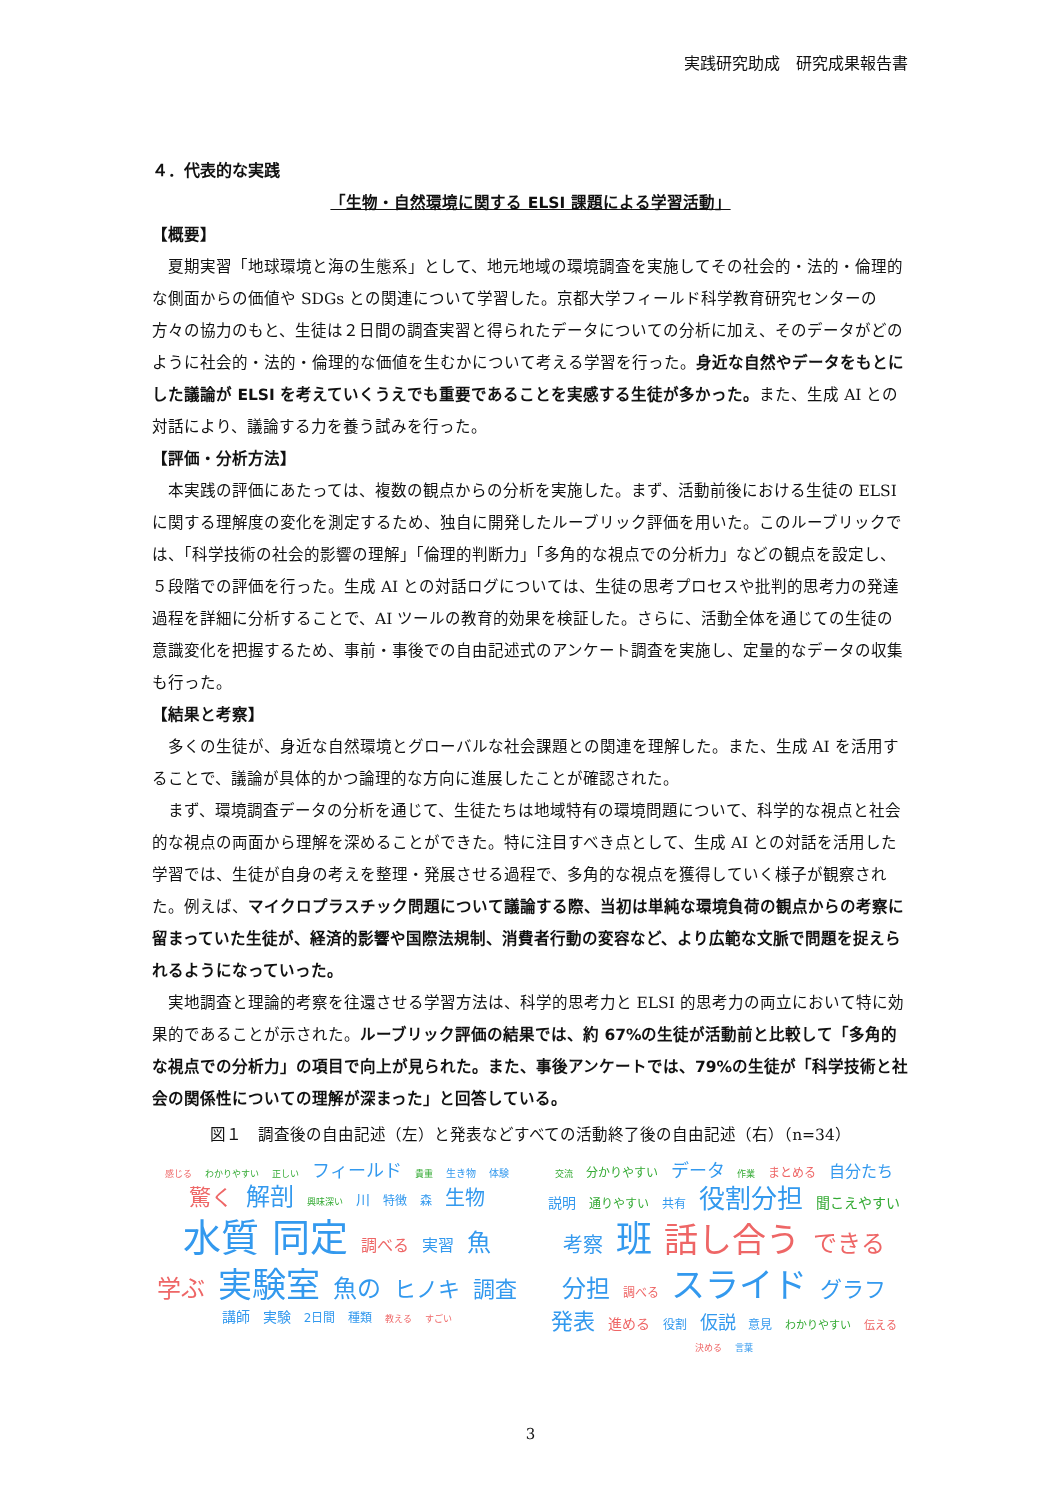実践研究助成　研究成果報告書
４．代表的な実践
「生物・自然環境に関する ELSI 課題による学習活動」
【概要】
夏期実習「地球環境と海の生態系」として、地元地域の環境調査を実施してその社会的・法的・倫理的な側面からの価値や SDGs との関連について学習した。京都大学フィールド科学教育研究センターの方々の協力のもと、生徒は２日間の調査実習と得られたデータについての分析に加え、そのデータがどのように社会的・法的・倫理的な価値を生むかについて考える学習を行った。身近な自然やデータをもとにした議論が ELSI を考えていくうえでも重要であることを実感する生徒が多かった。また、生成 AI との対話により、議論する力を養う試みを行った。
【評価・分析方法】
本実践の評価にあたっては、複数の観点からの分析を実施した。まず、活動前後における生徒の ELSI に関する理解度の変化を測定するため、独自に開発したルーブリック評価を用いた。このルーブリックでは、「科学技術の社会的影響の理解」「倫理的判断力」「多角的な視点での分析力」などの観点を設定し、５段階での評価を行った。生成 AI との対話ログについては、生徒の思考プロセスや批判的思考力の発達過程を詳細に分析することで、AI ツールの教育的効果を検証した。さらに、活動全体を通じての生徒の意識変化を把握するため、事前・事後での自由記述式のアンケート調査を実施し、定量的なデータの収集も行った。
【結果と考察】
多くの生徒が、身近な自然環境とグローバルな社会課題との関連を理解した。また、生成 AI を活用することで、議論が具体的かつ論理的な方向に進展したことが確認された。
まず、環境調査データの分析を通じて、生徒たちは地域特有の環境問題について、科学的な視点と社会的な視点の両面から理解を深めることができた。特に注目すべき点として、生成 AI との対話を活用した学習では、生徒が自身の考えを整理・発展させる過程で、多角的な視点を獲得していく様子が観察された。例えば、マイクロプラスチック問題について議論する際、当初は単純な環境負荷の観点からの考察に留まっていた生徒が、経済的影響や国際法規制、消費者行動の変容など、より広範な文脈で問題を捉えられるようになっていった。
実地調査と理論的考察を往還させる学習方法は、科学的思考力と ELSI 的思考力の両立において特に効果的であることが示された。ルーブリック評価の結果では、約 67%の生徒が活動前と比較して「多角的な視点での分析力」の項目で向上が見られた。また、事後アンケートでは、79%の生徒が「科学技術と社会の関係性についての理解が深まった」と回答している。
図１　調査後の自由記述（左）と発表などすべての活動終了後の自由記述（右）（n=34）
感じる わかりやすい 正しい フィールド 貴重 生き物 体験 驚く 解剖 興味深い 川 特徴 森 生物 水質 同定 調べる 実習 魚 学ぶ 実験室 魚の ヒノキ 調査 講師 実験 2日間 種類 教える すごい
交流 分かりやすい データ 作業 まとめる 自分たち 説明 通りやすい 共有 役割分担 聞こえやすい 考察 班 話し合う できる 分担 調べる スライド グラフ 発表 進める 役割 仮説 意見 わかりやすい 伝える 決める 言葉
3